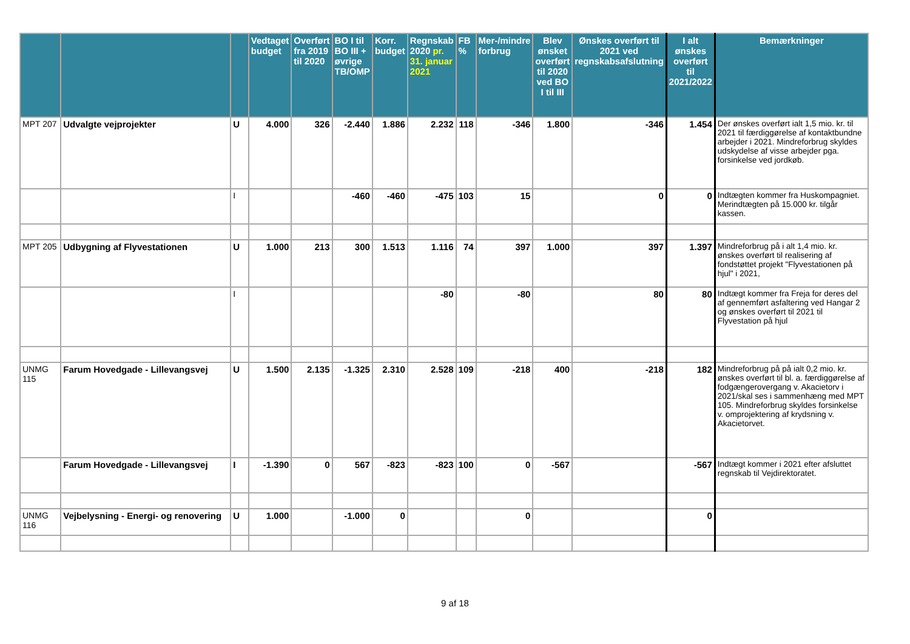| | | | Vedtaget budget | Overført fra 2019 til 2020 | BO I til BO III + øvrige TB/OMP | Korr. budget | Regnskab 2020 pr. 31. januar 2021 | FB % | Mer-/mindre forbrug | Blev ønsket overført til 2020 ved BO I til III | Ønskes overført til 2021 ved regnskabsafslutning | I alt ønskes overført til 2021/2022 | Bemærkninger |
| --- | --- | --- | --- | --- | --- | --- | --- | --- | --- | --- | --- | --- | --- |
| MPT 207 | Udvalgte vejprojekter | U | 4.000 | 326 | -2.440 | 1.886 | 2.232 | 118 | -346 | 1.800 | -346 | 1.454 | Der ønskes overført ialt 1,5 mio. kr. til 2021 til færdiggørelse af kontaktbundne arbejder i 2021. Mindreforbrug skyldes udskydelse af visse arbejder pga. forsinkelse ved jordkøb. |
| | | I | | | -460 | -460 | -475 | 103 | 15 | | 0 | 0 | Indtægten kommer fra Huskompagniet. Merindtægten på 15.000 kr. tilgår kassen. |
| MPT 205 | Udbygning af Flyvestationen | U | 1.000 | 213 | 300 | 1.513 | 1.116 | 74 | 397 | 1.000 | 397 | 1.397 | Mindreforbrug på i alt 1,4 mio. kr. ønskes overført til realisering af fondstøttet projekt "Flyvestationen på hjul" i 2021, |
| | | I | | | | | -80 | | -80 | | 80 | 80 | Indtægt kommer fra Freja for deres del af gennemført asfaltering ved Hangar 2 og ønskes overført til 2021 til Flyvestation på hjul |
| UNMG 115 | Farum Hovedgade - Lillevangsvej | U | 1.500 | 2.135 | -1.325 | 2.310 | 2.528 | 109 | -218 | 400 | -218 | 182 | Mindreforbrug på på ialt 0,2 mio. kr. ønskes overført til bl. a. færdiggørelse af fodgængerovergang v. Akacietorv i 2021/skal ses i sammenhæng med MPT 105. Mindreforbrug skyldes forsinkelse v. omprojektering af krydsning v. Akacietorvet. |
| | Farum Hovedgade - Lillevangsvej | I | -1.390 | 0 | 567 | -823 | -823 | 100 | 0 | -567 | | -567 | Indtægt kommer i 2021 efter afsluttet regnskab til Vejdirektoratet. |
| UNMG 116 | Vejbelysning - Energi- og renovering | U | 1.000 | | -1.000 | 0 | | | 0 | | | 0 | |
9 af 18